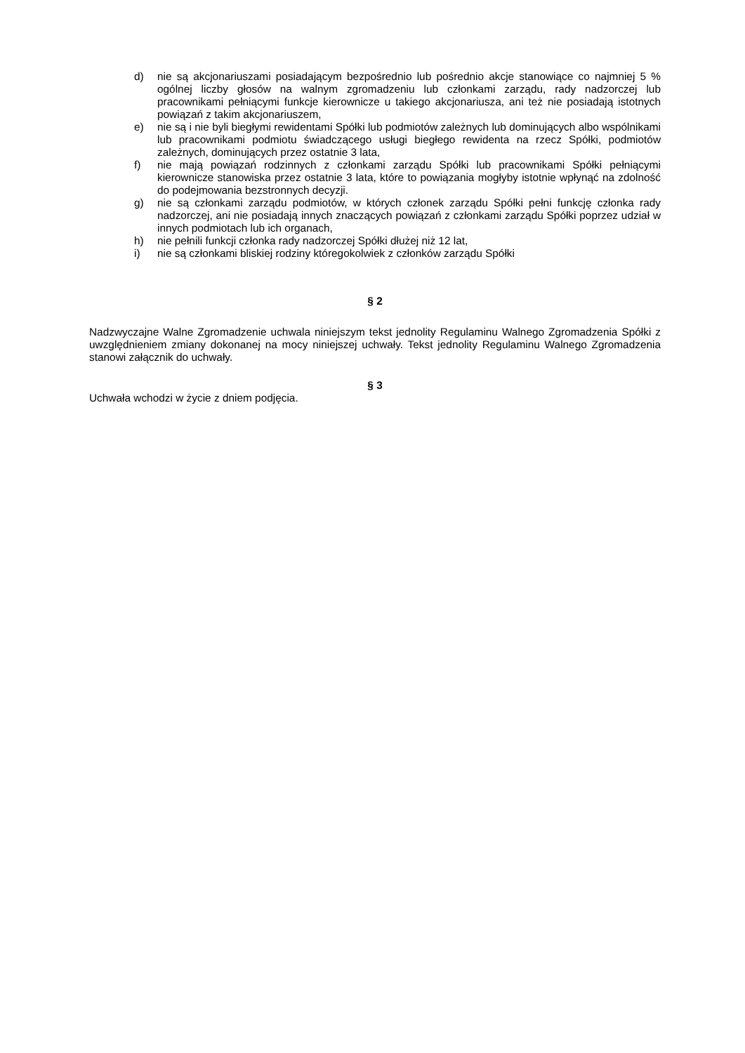d) nie są akcjonariuszami posiadającym bezpośrednio lub pośrednio akcje stanowiące co najmniej 5 % ogólnej liczby głosów na walnym zgromadzeniu lub członkami zarządu, rady nadzorczej lub pracownikami pełniącymi funkcje kierownicze u takiego akcjonariusza, ani też nie posiadają istotnych powiązań z takim akcjonariuszem,
e) nie są i nie byli biegłymi rewidentami Spółki lub podmiotów zależnych lub dominujących albo wspólnikami lub pracownikami podmiotu świadczącego usługi biegłego rewidenta na rzecz Spółki, podmiotów zależnych, dominujących przez ostatnie 3 lata,
f) nie mają powiązań rodzinnych z członkami zarządu Spółki lub pracownikami Spółki pełniącymi kierownicze stanowiska przez ostatnie 3 lata, które to powiązania mogłyby istotnie wpłynąć na zdolność do podejmowania bezstronnych decyzji.
g) nie są członkami zarządu podmiotów, w których członek zarządu Spółki pełni funkcję członka rady nadzorczej, ani nie posiadają innych znaczących powiązań z członkami zarządu Spółki poprzez udział w innych podmiotach lub ich organach,
h) nie pełnili funkcji członka rady nadzorczej Spółki dłużej niż 12 lat,
i) nie są członkami bliskiej rodziny któregokolwiek z członków zarządu Spółki
§ 2
Nadzwyczajne Walne Zgromadzenie uchwala niniejszym tekst jednolity Regulaminu Walnego Zgromadzenia Spółki z uwzględnieniem zmiany dokonanej na mocy niniejszej uchwały. Tekst jednolity Regulaminu Walnego Zgromadzenia stanowi załącznik do uchwały.
§ 3
Uchwała wchodzi w życie z dniem podjęcia.